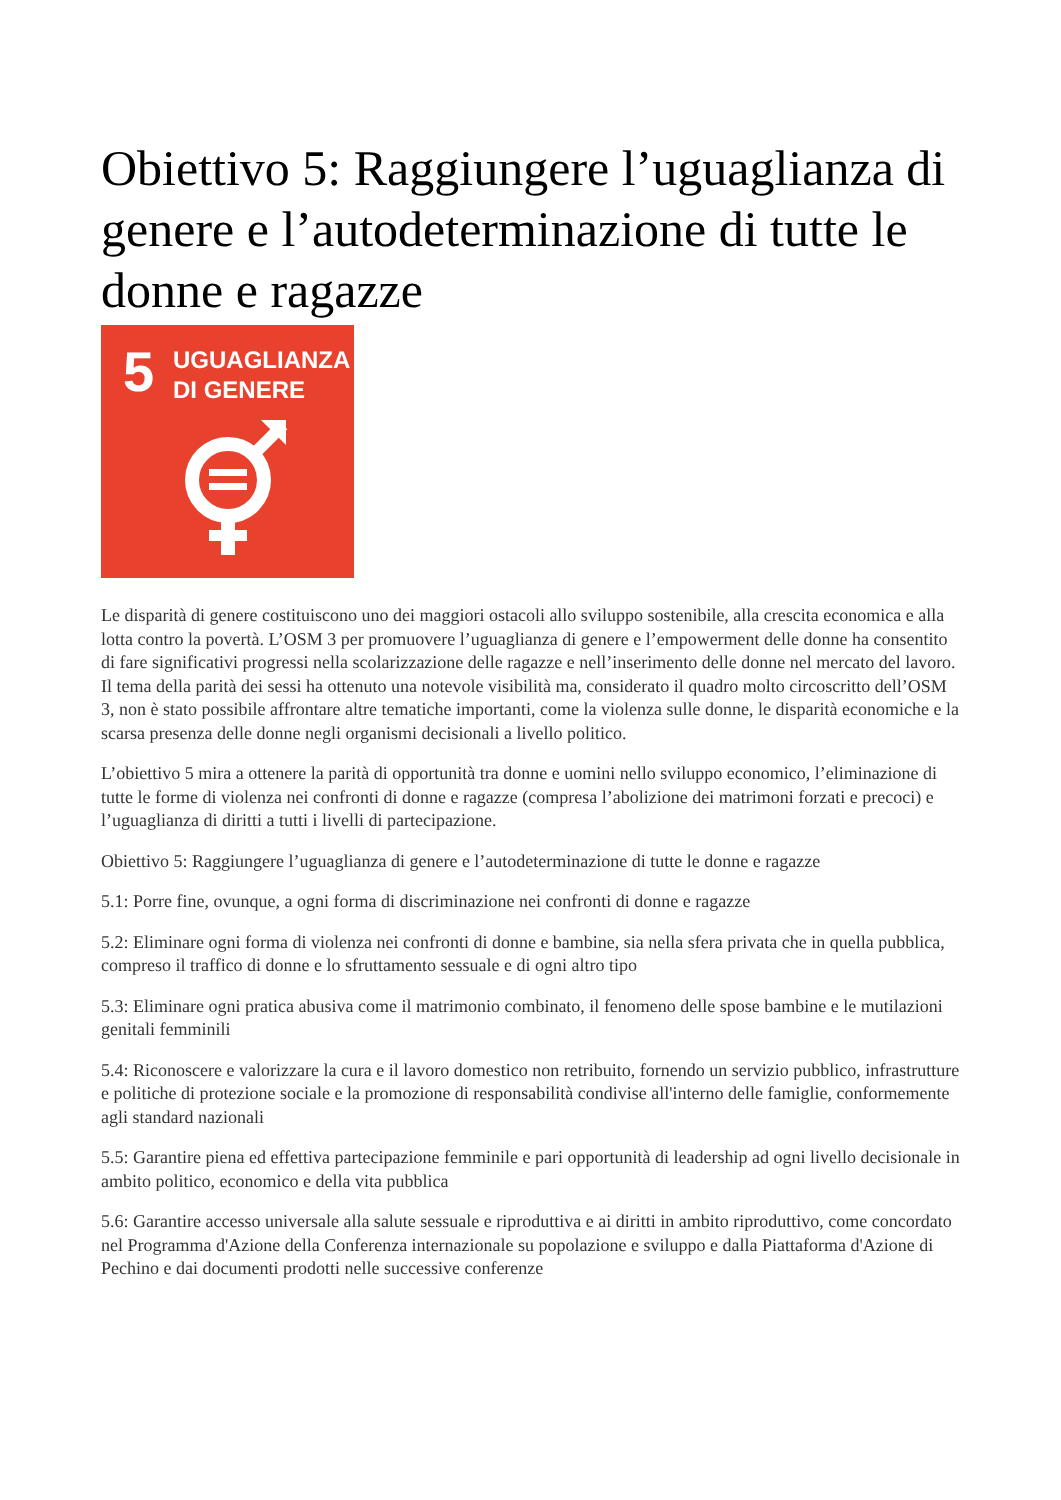Obiettivo 5: Raggiungere l’uguaglianza di genere e l’autodeterminazione di tutte le donne e ragazze
5 UGUAGLIANZA
DI GENERE
Le disparità di genere costituiscono uno dei maggiori ostacoli allo sviluppo sostenibile, alla crescita economica e alla lotta contro la povertà. L’OSM 3 per promuovere l’uguaglianza di genere e l’empowerment delle donne ha consentito di fare significativi progressi nella scolarizzazione delle ragazze e nell’inserimento delle donne nel mercato del lavoro. Il tema della parità dei sessi ha ottenuto una notevole visibilità ma, considerato il quadro molto circoscritto dell’OSM 3, non è stato possibile affrontare altre tematiche importanti, come la violenza sulle donne, le disparità economiche e la scarsa presenza delle donne negli organismi decisionali a livello politico.
L’obiettivo 5 mira a ottenere la parità di opportunità tra donne e uomini nello sviluppo economico, l’eliminazione di tutte le forme di violenza nei confronti di donne e ragazze (compresa l’abolizione dei matrimoni forzati e precoci) e l’uguaglianza di diritti a tutti i livelli di partecipazione.
Obiettivo 5: Raggiungere l’uguaglianza di genere e l’autodeterminazione di tutte le donne e ragazze
5.1: Porre fine, ovunque, a ogni forma di discriminazione nei confronti di donne e ragazze
5.2: Eliminare ogni forma di violenza nei confronti di donne e bambine, sia nella sfera privata che in quella pubblica, compreso il traffico di donne e lo sfruttamento sessuale e di ogni altro tipo
5.3: Eliminare ogni pratica abusiva come il matrimonio combinato, il fenomeno delle spose bambine e le mutilazioni genitali femminili
5.4: Riconoscere e valorizzare la cura e il lavoro domestico non retribuito, fornendo un servizio pubblico, infrastrutture e politiche di protezione sociale e la promozione di responsabilità condivise all'interno delle famiglie, conformemente agli standard nazionali
5.5: Garantire piena ed effettiva partecipazione femminile e pari opportunità di leadership ad ogni livello decisionale in ambito politico, economico e della vita pubblica
5.6: Garantire accesso universale alla salute sessuale e riproduttiva e ai diritti in ambito riproduttivo, come concordato nel Programma d'Azione della Conferenza internazionale su popolazione e sviluppo e dalla Piattaforma d'Azione di Pechino e dai documenti prodotti nelle successive conferenze